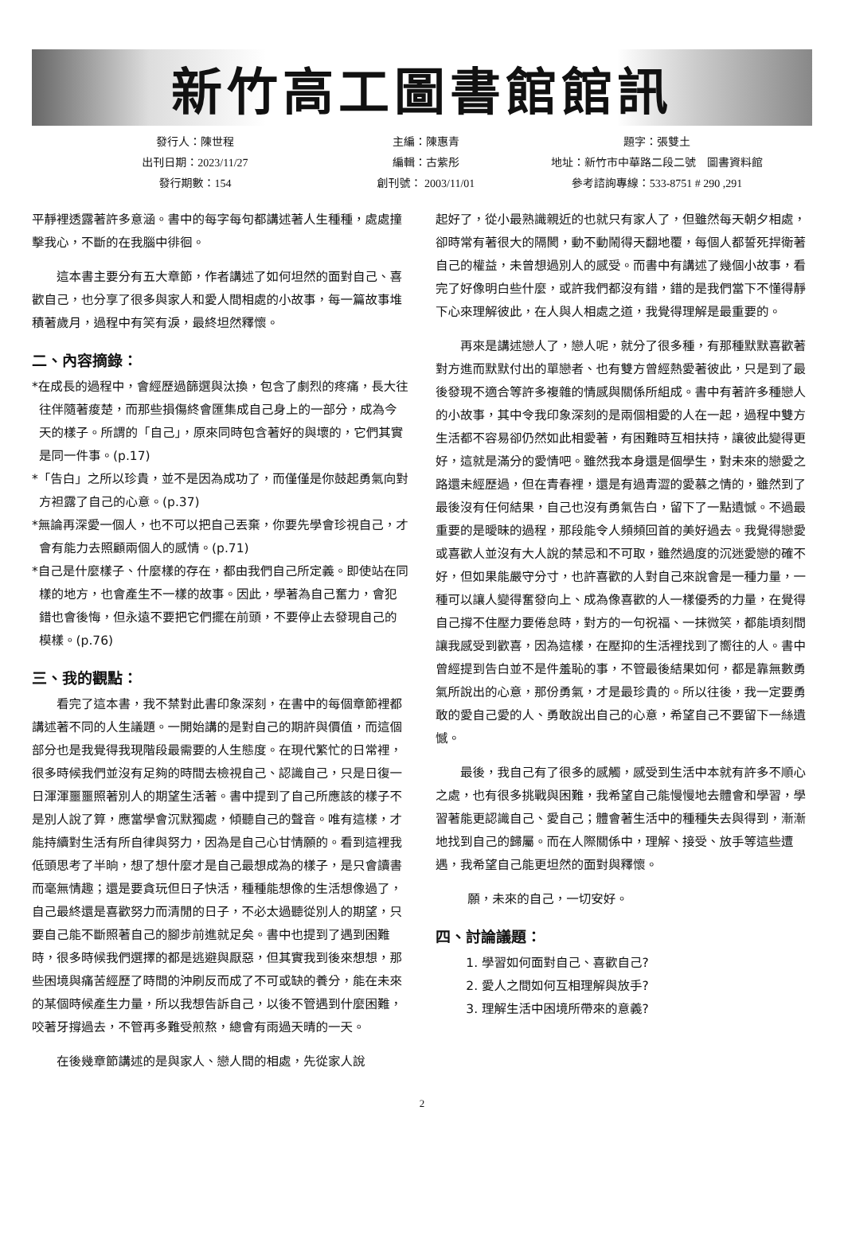新竹高工圖書館館訊
| 發行人：陳世程 | 主編：陳惠青 | 題字：張雙土 |
| 出刊日期：2023/11/27 | 編輯：古紫彤 | 地址：新竹市中華路二段二號 圖書資料館 |
| 發行期數：154 | 創刊號： 2003/11/01 | 參考諮詢專線：533-8751 # 290 ,291 |
平靜裡透露著許多意涵。書中的每字每句都講述著人生種種，處處撞擊我心，不斷的在我腦中徘徊。
這本書主要分有五大章節，作者講述了如何坦然的面對自己、喜歡自己，也分享了很多與家人和愛人間相處的小故事，每一篇故事堆積著歲月，過程中有笑有淚，最終坦然釋懷。
二、內容摘錄：
*在成長的過程中，會經歷過篩選與汰換，包含了劇烈的疼痛，長大往往伴隨著痠楚，而那些損傷終會匯集成自己身上的一部分，成為今天的樣子。所謂的「自己」，原來同時包含著好的與壞的，它們其實是同一件事。(p.17)
*「告白」之所以珍貴，並不是因為成功了，而僅僅是你鼓起勇氣向對方袒露了自己的心意。(p.37)
*無論再深愛一個人，也不可以把自己丟棄，你要先學會珍視自己，才會有能力去照顧兩個人的感情。(p.71)
*自己是什麼樣子、什麼樣的存在，都由我們自己所定義。即使站在同樣的地方，也會產生不一樣的故事。因此，學著為自己奮力，會犯錯也會後悔，但永遠不要把它們擺在前頭，不要停止去發現自己的模樣。(p.76)
三、我的觀點：
看完了這本書，我不禁對此書印象深刻，在書中的每個章節裡都講述著不同的人生議題。一開始講的是對自己的期許與價值，而這個部分也是我覺得我現階段最需要的人生態度。在現代繁忙的日常裡，很多時候我們並沒有足夠的時間去檢視自己、認識自己，只是日復一日渾渾噩噩照著別人的期望生活著。書中提到了自己所應該的樣子不是別人說了算，應當學會沉默獨處，傾聽自己的聲音。唯有這樣，才能持續對生活有所自律與努力，因為是自己心甘情願的。看到這裡我低頭思考了半晌，想了想什麼才是自己最想成為的樣子，是只會讀書而毫無情趣；還是要貪玩但日子快活，種種能想像的生活想像過了，自己最終還是喜歡努力而清閒的日子，不必太過聽從別人的期望，只要自己能不斷照著自己的腳步前進就足矣。書中也提到了遇到困難時，很多時候我們選擇的都是逃避與厭惡，但其實我到後來想想，那些困境與痛苦經歷了時間的沖刷反而成了不可或缺的養分，能在未來的某個時候產生力量，所以我想告訴自己，以後不管遇到什麼困難，咬著牙撐過去，不管再多難受煎熬，總會有雨過天晴的一天。
在後幾章節講述的是與家人、戀人間的相處，先從家人說
起好了，從小最熟識親近的也就只有家人了，但雖然每天朝夕相處，卻時常有著很大的隔閡，動不動鬧得天翻地覆，每個人都誓死捍衛著自己的權益，未曾想過別人的感受。而書中有講述了幾個小故事，看完了好像明白些什麼，或許我們都沒有錯，錯的是我們當下不懂得靜下心來理解彼此，在人與人相處之道，我覺得理解是最重要的。
再來是講述戀人了，戀人呢，就分了很多種，有那種默默喜歡著對方進而默默付出的單戀者、也有雙方曾經熱愛著彼此，只是到了最後發現不適合等許多複雜的情感與關係所組成。書中有著許多種戀人的小故事，其中令我印象深刻的是兩個相愛的人在一起，過程中雙方生活都不容易卻仍然如此相愛著，有困難時互相扶持，讓彼此變得更好，這就是滿分的愛情吧。雖然我本身還是個學生，對未來的戀愛之路還未經歷過，但在青春裡，還是有過青澀的愛慕之情的，雖然到了最後沒有任何結果，自己也沒有勇氣告白，留下了一點遺憾。不過最重要的是曖昧的過程，那段能令人頻頻回首的美好過去。我覺得戀愛或喜歡人並沒有大人說的禁忌和不可取，雖然過度的沉迷愛戀的確不好，但如果能嚴守分寸，也許喜歡的人對自己來說會是一種力量，一種可以讓人變得奮發向上、成為像喜歡的人一樣優秀的力量，在覺得自己撐不住壓力要倦怠時，對方的一句祝福、一抹微笑，都能頃刻間讓我感受到歡喜，因為這樣，在壓抑的生活裡找到了嚮往的人。書中曾經提到告白並不是件羞恥的事，不管最後結果如何，都是靠無數勇氣所說出的心意，那份勇氣，才是最珍貴的。所以往後，我一定要勇敢的愛自己愛的人、勇敢說出自己的心意，希望自己不要留下一絲遺憾。
最後，我自己有了很多的感觸，感受到生活中本就有許多不順心之處，也有很多挑戰與困難，我希望自己能慢慢地去體會和學習，學習著能更認識自己、愛自己；體會著生活中的種種失去與得到，漸漸地找到自己的歸屬。而在人際關係中，理解、接受、放手等這些遭遇，我希望自己能更坦然的面對與釋懷。
願，未來的自己，一切安好。
四、討論議題：
1. 學習如何面對自己、喜歡自己?
2. 愛人之間如何互相理解與放手?
3. 理解生活中困境所帶來的意義?
2